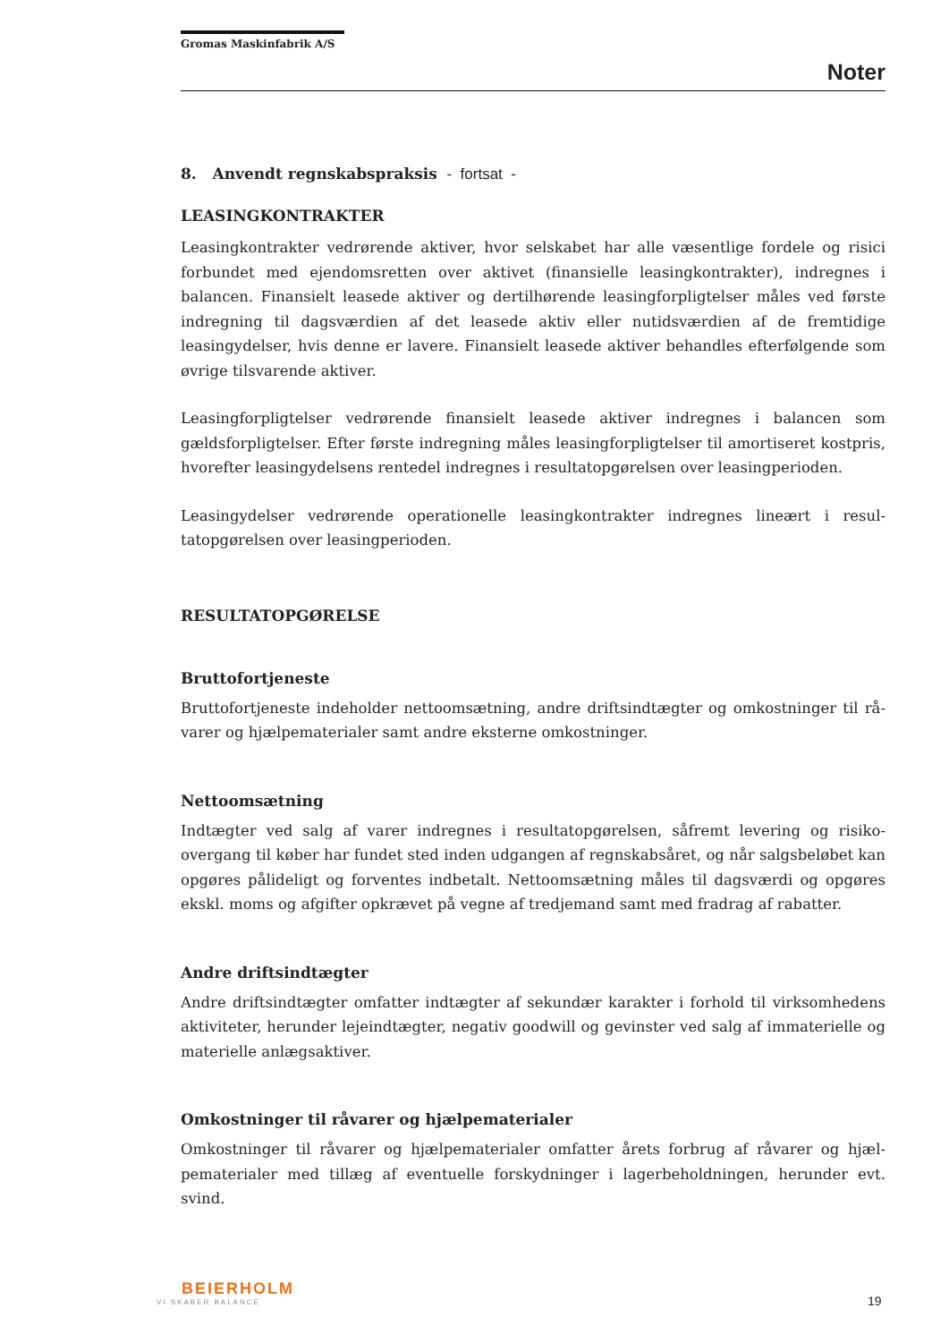Gromas Maskinfabrik A/S
Noter
8. Anvendt regnskabspraksis - fortsat -
LEASINGKONTRAKTER
Leasingkontrakter vedrørende aktiver, hvor selskabet har alle væsentlige fordele og risici forbundet med ejendomsretten over aktivet (finansielle leasingkontrakter), indregnes i balancen. Finansielt leasede aktiver og dertilhørende leasingforpligtelser måles ved første indregning til dagsværdien af det leasede aktiv eller nutidsværdien af de fremtidige leasingydelser, hvis denne er lavere. Finansielt leasede aktiver behandles efterfølgende som øvrige tilsvarende aktiver.
Leasingforpligtelser vedrørende finansielt leasede aktiver indregnes i balancen som gældsforpligtelser. Efter første indregning måles leasingforpligtelser til amortiseret kostpris, hvorefter leasingydelsens rentedel indregnes i resultatopgørelsen over leasingperioden.
Leasingydelser vedrørende operationelle leasingkontrakter indregnes lineært i resul-tatopgørelsen over leasingperioden.
RESULTATOPGØRELSE
Bruttofortjeneste
Bruttofortjeneste indeholder nettoomsætning, andre driftsindtægter og omkostninger til rå-varer og hjælpematerialer samt andre eksterne omkostninger.
Nettoomsætning
Indtægter ved salg af varer indregnes i resultatopgørelsen, såfremt levering og risiko-overgang til køber har fundet sted inden udgangen af regnskabsåret, og når salgsbeløbet kan opgøres pålideligt og forventes indbetalt. Nettoomsætning måles til dagsværdi og opgøres ekskl. moms og afgifter opkrævet på vegne af tredjemand samt med fradrag af rabatter.
Andre driftsindtægter
Andre driftsindtægter omfatter indtægter af sekundær karakter i forhold til virksomhedens aktiviteter, herunder lejeindtægter, negativ goodwill og gevinster ved salg af immaterielle og materielle anlægsaktiver.
Omkostninger til råvarer og hjælpematerialer
Omkostninger til råvarer og hjælpematerialer omfatter årets forbrug af råvarer og hjæl-pematerialer med tillæg af eventuelle forskydninger i lagerbeholdningen, herunder evt. svind.
BEIERHOLM
VI SKABER BALANCE
19